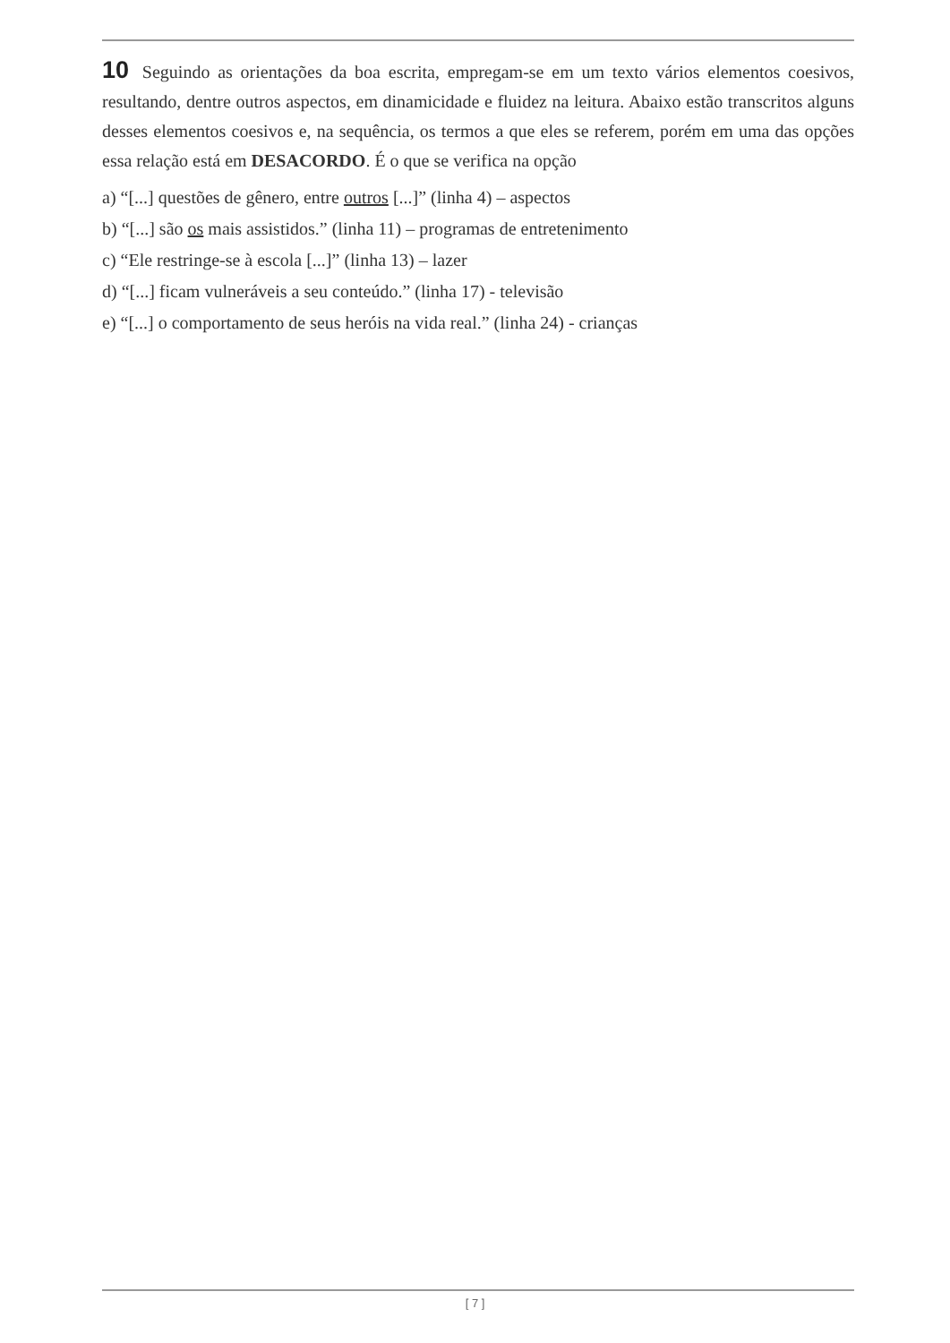10 Seguindo as orientações da boa escrita, empregam-se em um texto vários elementos coesivos, resultando, dentre outros aspectos, em dinamicidade e fluidez na leitura. Abaixo estão transcritos alguns desses elementos coesivos e, na sequência, os termos a que eles se referem, porém em uma das opções essa relação está em DESACORDO. É o que se verifica na opção
a) “[...] questões de gênero, entre outros [...]” (linha 4) – aspectos
b) “[...] são os mais assistidos.” (linha 11) – programas de entretenimento
c) “Ele restringe-se à escola [...]” (linha 13) – lazer
d) “[...] ficam vulneráveis a seu conteúdo.” (linha 17) - televisão
e) “[...] o comportamento de seus heróis na vida real.” (linha 24) - crianças
[ 7 ]